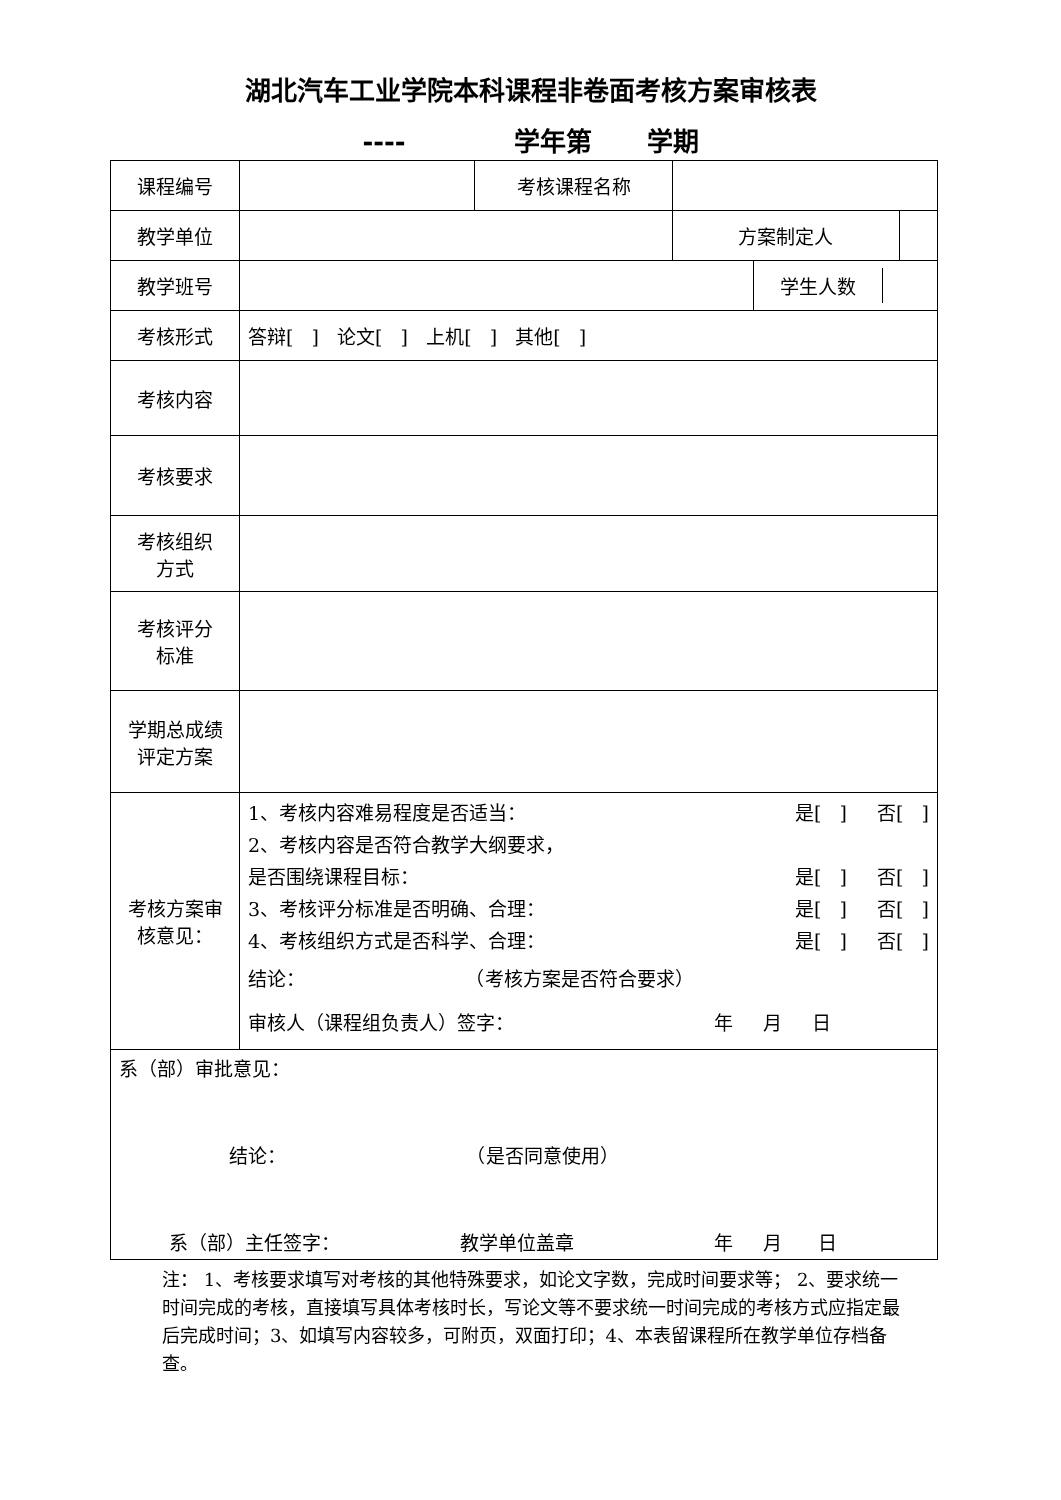湖北汽车工业学院本科课程非卷面考核方案审核表
---- 学年第 学期
| 课程编号 | | 考核课程名称 | | | |
| 教学单位 | | | 方案制定人 | | |
| 教学班号 | | | | / 学生人数 / / | |
| 考核形式 | 答辩[ ] 论文[ ] 上机[ ] 其他[ ] | | | | |
| 考核内容 | | | | | |
| 考核要求 | | | | | |
| 考核组织 方式 | | | | | |
| 考核评分 标准 | | | | | |
| 学期总成绩 评定方案 | | | | | |
| 考核方案审 核意见： | 1、考核内容难易程度是否适当： 是[ ] 否[ ] 2、考核内容是否符合教学大纲要求， 是否围绕课程目标： 是[ ] 否[ ] 3、考核评分标准是否明确、合理： 是[ ] 否[ ] 4、考核组织方式是否科学、合理： 是[ ] 否[ ] 结论： （考核方案是否符合要求） 审核人（课程组负责人）签字： 年 月 日 | | | | |
| 系（部）审批意见： 结论： （是否同意使用） 系（部）主任签字： 教学单位盖章 年 月 日 | | | | | |
注： 1、考核要求填写对考核的其他特殊要求，如论文字数，完成时间要求等； 2、要求统一时间完成的考核，直接填写具体考核时长，写论文等不要求统一时间完成的考核方式应指定最后完成时间；3、如填写内容较多，可附页，双面打印；4、本表留课程所在教学单位存档备查。